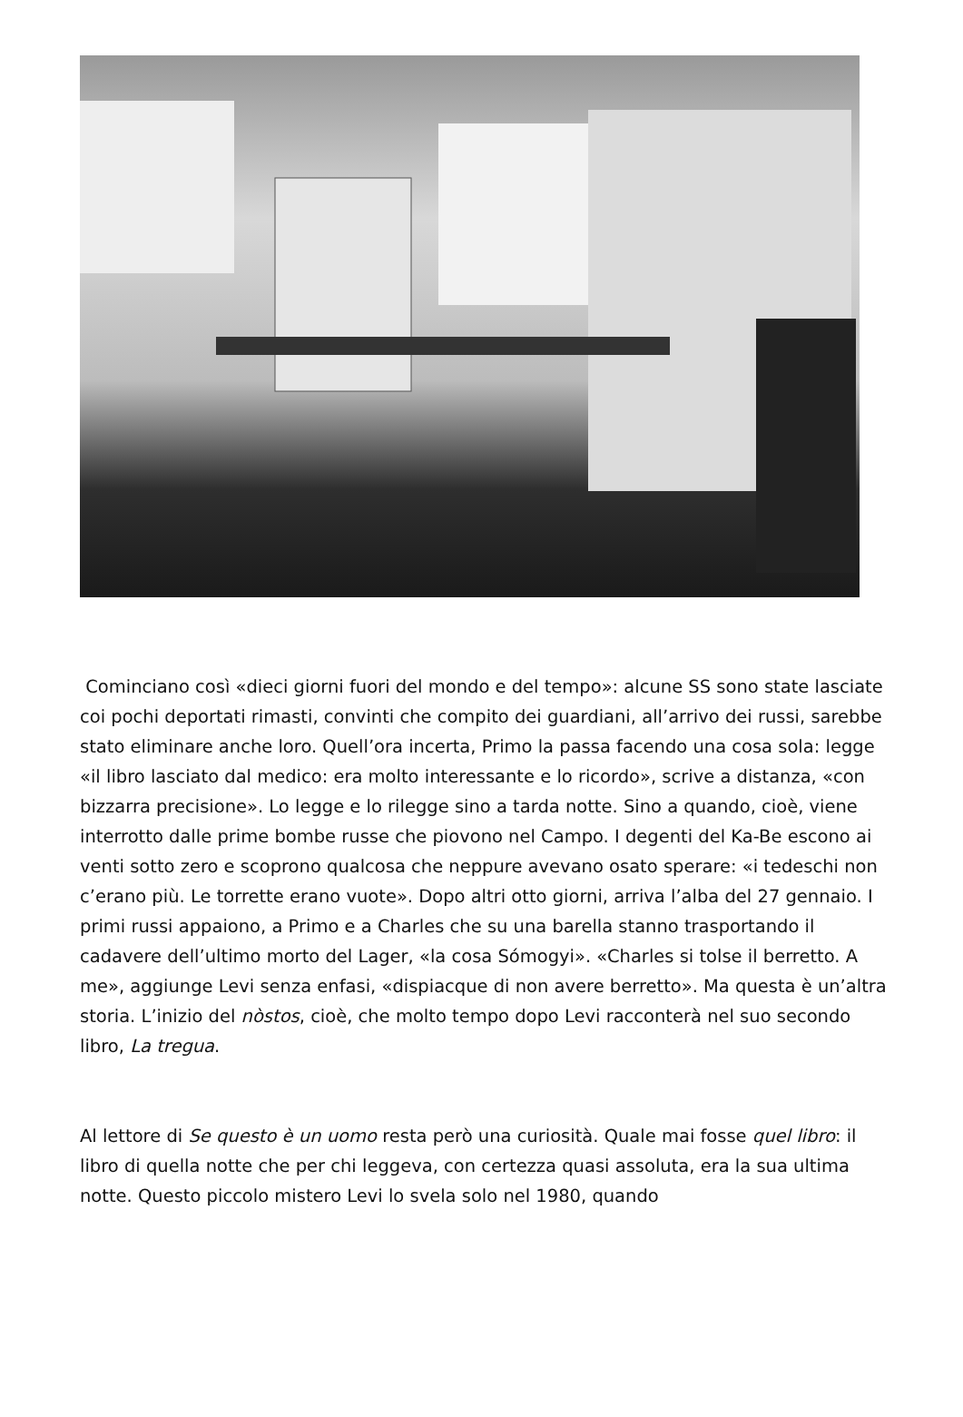Cominciano così «dieci giorni fuori del mondo e del tempo»: alcune SS sono state lasciate coi pochi deportati rimasti, convinti che compito dei guardiani, all’arrivo dei russi, sarebbe stato eliminare anche loro. Quell’ora incerta, Primo la passa facendo una cosa sola: legge «il libro lasciato dal medico: era molto interessante e lo ricordo», scrive a distanza, «con bizzarra precisione». Lo legge e lo rilegge sino a tarda notte. Sino a quando, cioè, viene interrotto dalle prime bombe russe che piovono nel Campo. I degenti del Ka-Be escono ai venti sotto zero e scoprono qualcosa che neppure avevano osato sperare: «i tedeschi non c’erano più. Le torrette erano vuote». Dopo altri otto giorni, arriva l’alba del 27 gennaio. I primi russi appaiono, a Primo e a Charles che su una barella stanno trasportando il cadavere dell’ultimo morto del Lager, «la cosa Sómogyi». «Charles si tolse il berretto. A me», aggiunge Levi senza enfasi, «dispiacque di non avere berretto». Ma questa è un’altra storia. L’inizio del nòstos, cioè, che molto tempo dopo Levi racconterà nel suo secondo libro, La tregua.
Al lettore di Se questo è un uomo resta però una curiosità. Quale mai fosse quel libro: il libro di quella notte che per chi leggeva, con certezza quasi assoluta, era la sua ultima notte. Questo piccolo mistero Levi lo svela solo nel 1980, quando